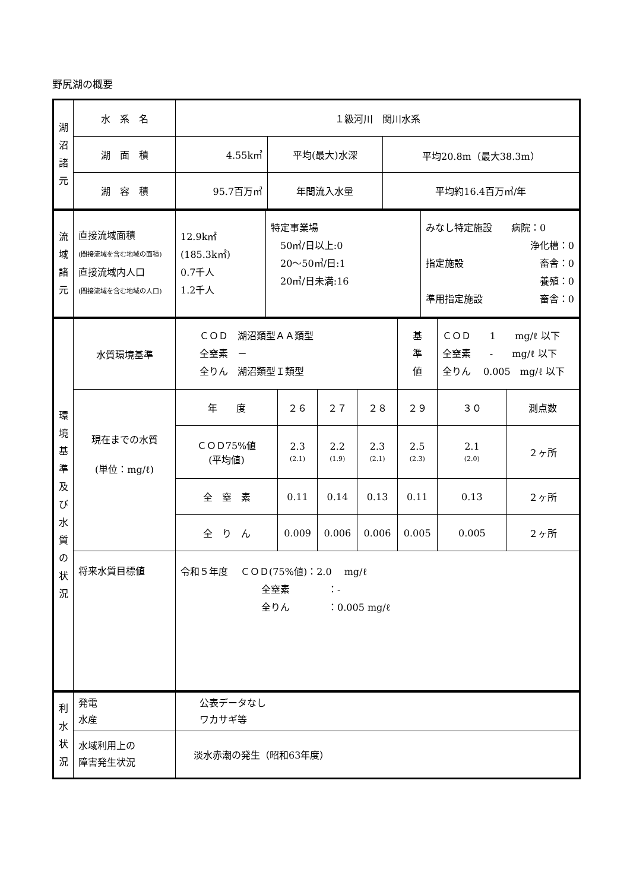野尻湖の概要
| 湖 沼 諸 元 | 水 系 名 | １級河川 関川水系 | | |
| | 湖 面 積 | 4.55k㎡ | 平均(最大)水深 | 平均20.8m（最大38.3m） |
| | 湖 容 積 | 95.7百万㎥ | 年間流入水量 | 平均約16.4百万㎥/年 |
| 流 域 諸 元 | 直接流域面積 (間接流域を含む地域の面積) 直接流域内人口 (間接流域を含む地域の人口) | 12.9k㎡ (185.3k㎡) 0.7千人 1.2千人 | 特定事業場 50㎥/日以上:0 20～50㎥/日:1 20㎥/日未満:16 | みなし特定施設 病院：0 浄化槽：0 指定施設 畜舎：0 養殖：0 準用指定施設 畜舎：0 |
| 環 境 基 準 及 び 水 質 の 状 況 | 水質環境基準 | ＣＯＤ 湖沼類型ＡＡ類型 全窒素 － 全りん 湖沼類型Ｉ類型 | | | | 基 準 値 | ＣＯＤ 1 mg/ℓ 以下 全窒素 - mg/ℓ 以下 全りん 0.005 mg/ℓ 以下 | |
| | 現在までの水質 (単位：mg/ℓ) | 年 度 | ２６ | ２７ | ２８ | ２９ | ３０ | 測点数 |
| | | ＣＯＤ75%値 (平均値) | 2.3 (2.1) | 2.2 (1.9) | 2.3 (2.1) | 2.5 (2.3) | 2.1 (2.0) | ２ヶ所 |
| | | 全 窒 素 | 0.11 | 0.14 | 0.13 | 0.11 | 0.13 | ２ヶ所 |
| | | 全 り ん | 0.009 | 0.006 | 0.006 | 0.005 | 0.005 | ２ヶ所 |
| | 将来水質目標値 | 令和５年度 ＣＯＤ(75%値)：2.0 mg/ℓ 全窒素 ：- 全りん ：0.005 mg/ℓ | | | | | | |
| 利 水 状 況 | 発電 水産 | 公表データなし ワカサギ等 |
| | 水域利用上の 障害発生状況 | 淡水赤潮の発生（昭和63年度） |